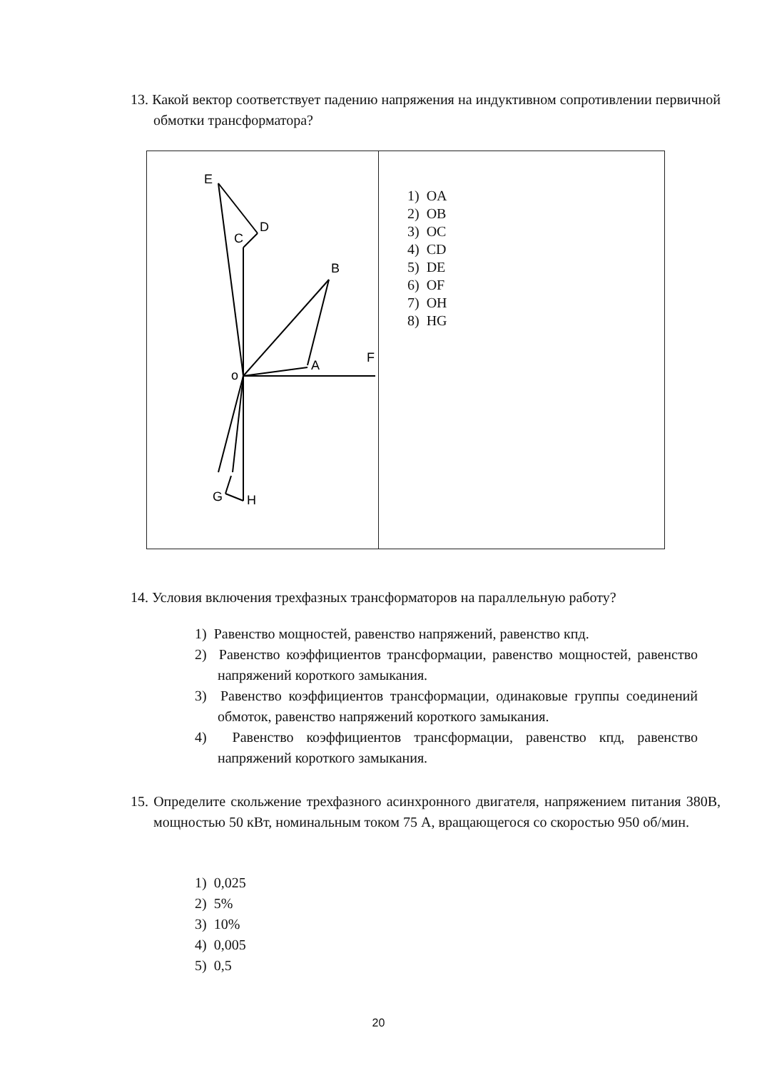13. Какой вектор соответствует падению напряжения на индуктивном сопротивлении первичной обмотки трансформатора?
| E D C B A F o G H | 1) OA 2) OB 3) OC 4) CD 5) DE 6) OF 7) OH 8) HG |
14. Условия включения трехфазных трансформаторов на параллельную работу?
1) Равенство мощностей, равенство напряжений, равенство кпд.
2) Равенство коэффициентов трансформации, равенство мощностей, равенство напряжений короткого замыкания.
3) Равенство коэффициентов трансформации, одинаковые группы соединений обмоток, равенство напряжений короткого замыкания.
4) Равенство коэффициентов трансформации, равенство кпд, равенство напряжений короткого замыкания.
15. Определите скольжение трехфазного асинхронного двигателя, напряжением питания 380В, мощностью 50 кВт, номинальным током 75 А, вращающегося со скоростью 950 об/мин.
1) 0,025
2) 5%
3) 10%
4) 0,005
5) 0,5
20